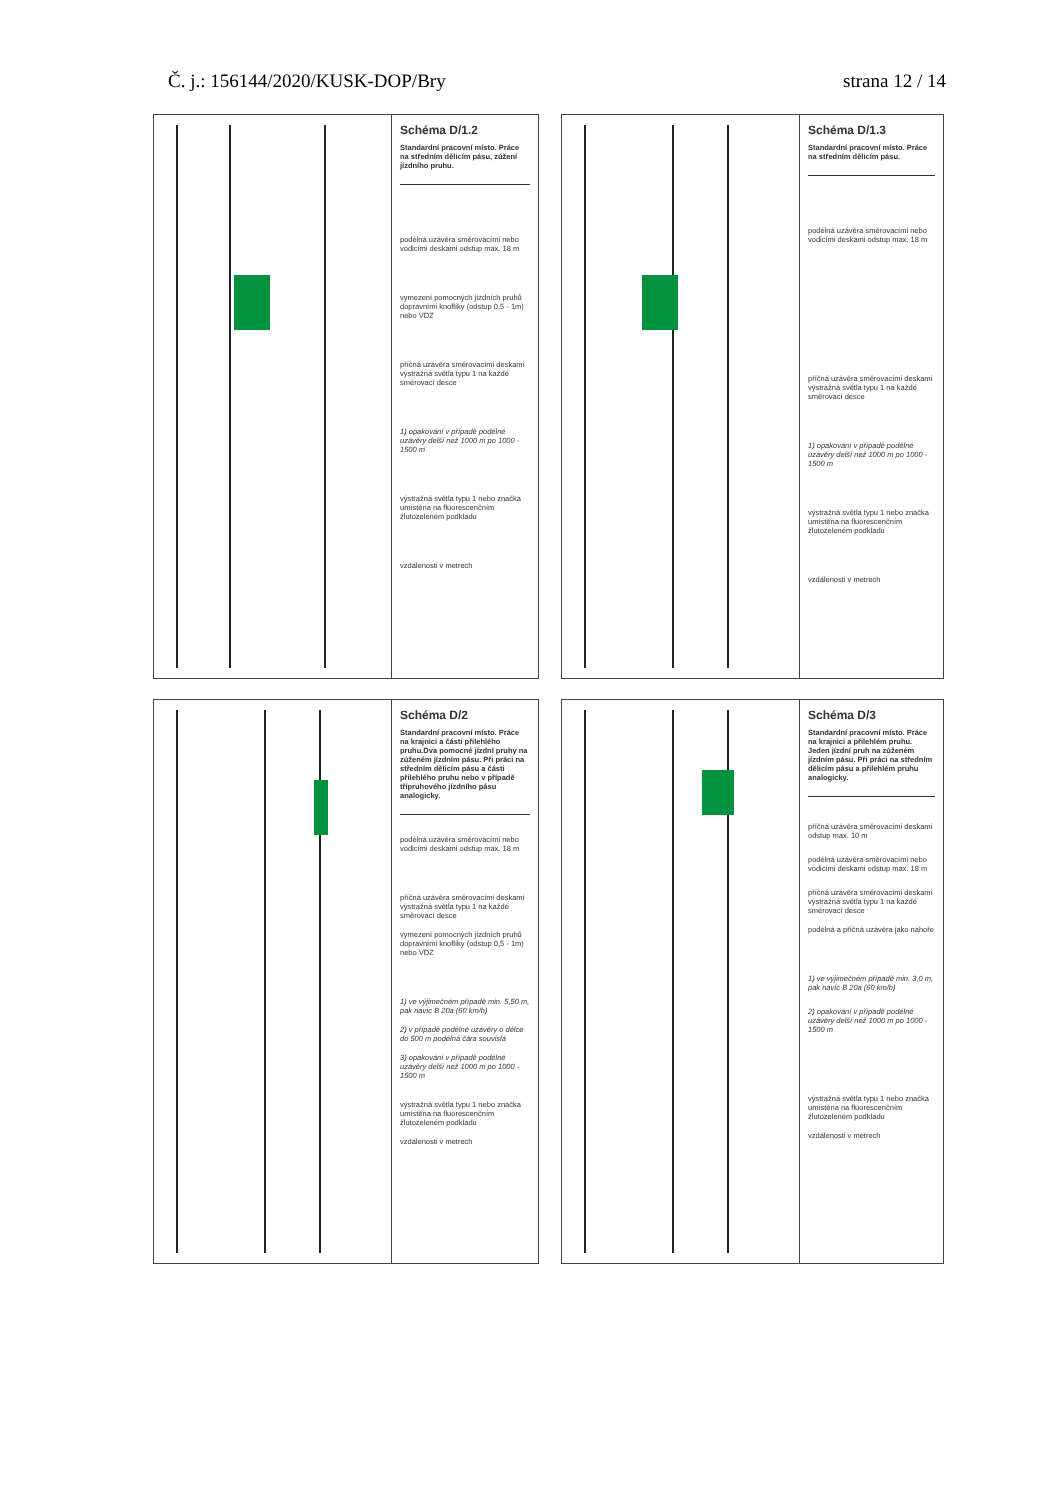Č. j.: 156144/2020/KUSK-DOP/Bry strana 12 / 14
Schéma D/1.2
Standardní pracovní místo. Práce na středním dělicím pásu, zúžení jízdního pruhu.
podélná uzávěra směrovacími nebo vodicími deskami odstup max. 18 m
vymezení pomocných jízdních pruhů dopravními knoflíky (odstup 0,5 - 1m) nebo VDZ
příčná uzávěra směrovacími deskami výstražná světla typu 1 na každé směrovací desce
1) opakování v případě podélné uzávěry delší než 1000 m po 1000 - 1500 m
výstražná světla typu 1 nebo značka umístěna na fluorescenčním žlutozeleném podkladu
vzdálenosti v metrech
Schéma D/1.3
Standardní pracovní místo. Práce na středním dělicím pásu.
podélná uzávěra směrovacími nebo vodicími deskami odstup max. 18 m
příčná uzávěra směrovacími deskami výstražná světla typu 1 na každé směrovací desce
1) opakování v případě podélné uzávěry delší než 1000 m po 1000 - 1500 m
výstražná světla typu 1 nebo značka umístěna na fluorescenčním žlutozeleném podkladu
vzdálenosti v metrech
Schéma D/2
Standardní pracovní místo. Práce na krajnici a části přilehlého pruhu.Dva pomocné jízdní pruhy na zúženém jízdním pásu. Při práci na středním dělicím pásu a části přilehlého pruhu nebo v případě třípruhového jízdního pásu analogicky.
podélná uzávěra směrovacími nebo vodicími deskami odstup max. 18 m
příčná uzávěra směrovacími deskami výstražná světla typu 1 na každé směrovací desce
vymezení pomocných jízdních pruhů dopravními knoflíky (odstup 0,5 - 1m) nebo VDZ
1) ve výjimečném případě min. 5,50 m, pak navíc B 20a (60 km/h)
2) v případě podélné uzávěry o délce do 500 m podélná čára souvislá
3) opakování v případě podélné uzávěry delší než 1000 m po 1000 - 1500 m
výstražná světla typu 1 nebo značka umístěna na fluorescenčním žlutozeleném podkladu
vzdálenosti v metrech
Schéma D/3
Standardní pracovní místo. Práce na krajnici a přilehlém pruhu. Jeden jízdní pruh na zúženém jízdním pásu. Při práci na středním dělicím pásu a přilehlém pruhu analogicky.
příčná uzávěra směrovacími deskami odstup max. 10 m
podélná uzávěra směrovacími nebo vodicími deskami odstup max. 18 m
příčná uzávěra směrovacími deskami výstražná světla typu 1 na každé směrovací desce
podélná a příčná uzávěra jako nahoře
1) ve výjimečném případě min. 3,0 m, pak navíc B 20a (60 km/h)
2) opakování v případě podélné uzávěry delší než 1000 m po 1000 - 1500 m
výstražná světla typu 1 nebo značka umístěna na fluorescenčním žlutozeleném podkladu
vzdálenosti v metrech